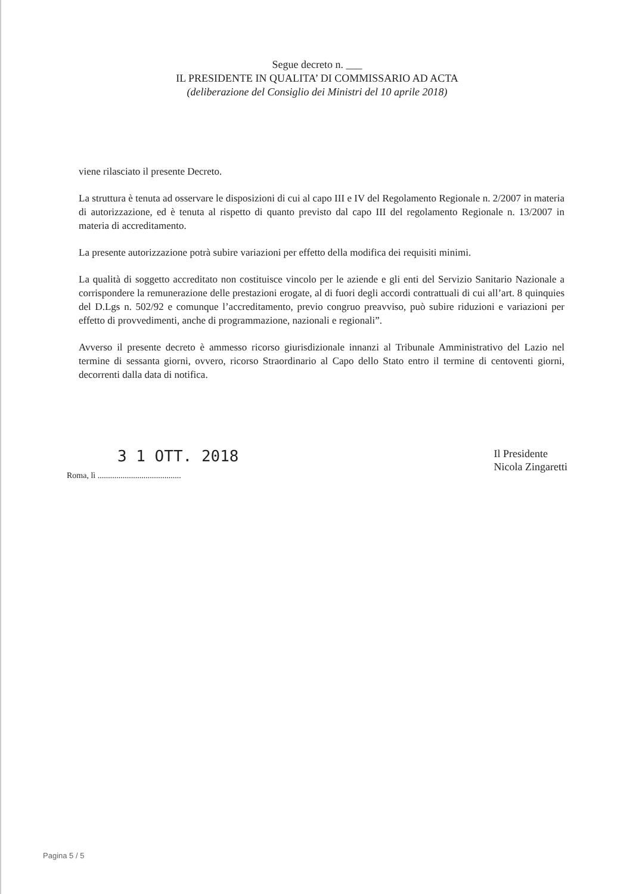Segue decreto n. ___
IL PRESIDENTE IN QUALITA’ DI COMMISSARIO AD ACTA
(deliberazione del Consiglio dei Ministri del 10 aprile 2018)
viene rilasciato il presente Decreto.
La struttura è tenuta ad osservare le disposizioni di cui al capo III e IV del Regolamento Regionale n. 2/2007 in materia di autorizzazione, ed è tenuta al rispetto di quanto previsto dal capo III del regolamento Regionale n. 13/2007 in materia di accreditamento.
La presente autorizzazione potrà subire variazioni per effetto della modifica dei requisiti minimi.
La qualità di soggetto accreditato non costituisce vincolo per le aziende e gli enti del Servizio Sanitario Nazionale a corrispondere la remunerazione delle prestazioni erogate, al di fuori degli accordi contrattuali di cui all’art. 8 quinquies del D.Lgs n. 502/92 e comunque l’accreditamento, previo congruo preavviso, può subire riduzioni e variazioni per effetto di provvedimenti, anche di programmazione, nazionali e regionali”.
Avverso il presente decreto è ammesso ricorso giurisdizionale innanzi al Tribunale Amministrativo del Lazio nel termine di sessanta giorni, ovvero, ricorso Straordinario al Capo dello Stato entro il termine di centoventi giorni, decorrenti dalla data di notifica.
3 1 OTT. 2018
Roma, lì ........................................
Il Presidente
Nicola Zingaretti
Pagina 5 / 5